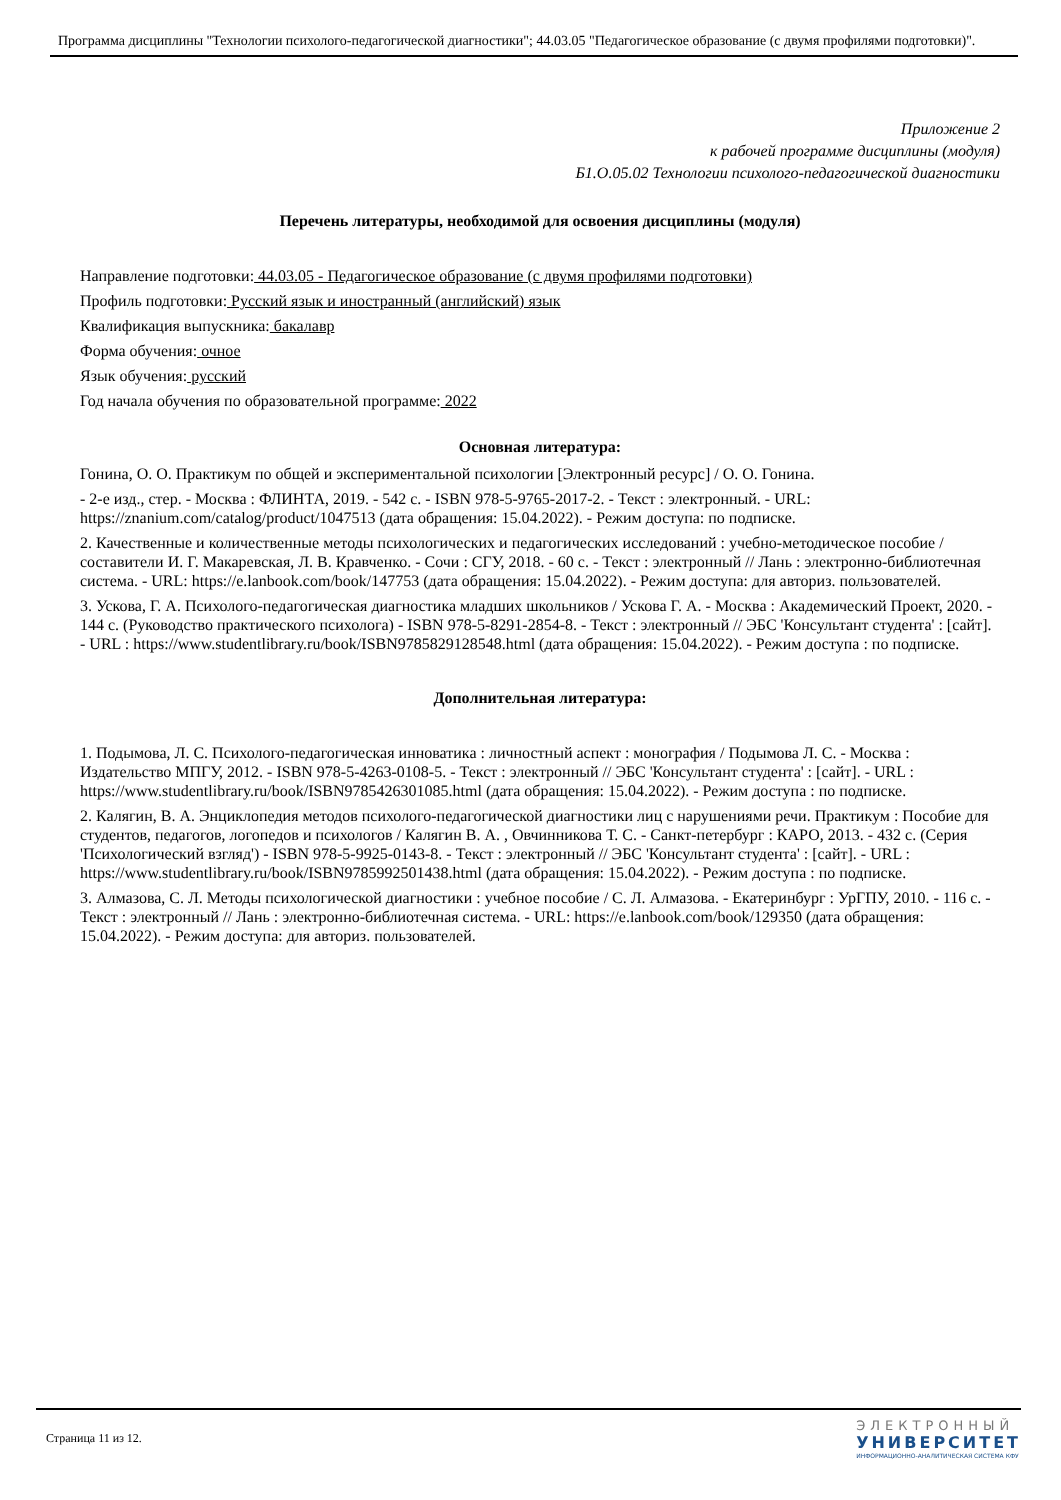Программа дисциплины "Технологии психолого-педагогической диагностики"; 44.03.05 "Педагогическое образование (с двумя профилями подготовки)".
Приложение 2
к рабочей программе дисциплины (модуля)
Б1.О.05.02 Технологии психолого-педагогической диагностики
Перечень литературы, необходимой для освоения дисциплины (модуля)
Направление подготовки: 44.03.05 - Педагогическое образование (с двумя профилями подготовки)
Профиль подготовки: Русский язык и иностранный (английский) язык
Квалификация выпускника: бакалавр
Форма обучения: очное
Язык обучения: русский
Год начала обучения по образовательной программе: 2022
Основная литература:
Гонина, О. О. Практикум по общей и экспериментальной психологии [Электронный ресурс] / О. О. Гонина.
- 2-е изд., стер. - Москва : ФЛИНТА, 2019. - 542 с. - ISBN 978-5-9765-2017-2. - Текст : электронный. - URL: https://znanium.com/catalog/product/1047513 (дата обращения: 15.04.2022). - Режим доступа: по подписке.
2. Качественные и количественные методы психологических и педагогических исследований : учебно-методическое пособие / составители И. Г. Макаревская, Л. В. Кравченко. - Сочи : СГУ, 2018. - 60 с. - Текст : электронный // Лань : электронно-библиотечная система. - URL: https://e.lanbook.com/book/147753 (дата обращения: 15.04.2022). - Режим доступа: для авториз. пользователей.
3. Ускова, Г. А. Психолого-педагогическая диагностика младших школьников / Ускова Г. А. - Москва : Академический Проект, 2020. - 144 с. (Руководство практического психолога) - ISBN 978-5-8291-2854-8. - Текст : электронный // ЭБС 'Консультант студента' : [сайт]. - URL : https://www.studentlibrary.ru/book/ISBN9785829128548.html (дата обращения: 15.04.2022). - Режим доступа : по подписке.
Дополнительная литература:
1. Подымова, Л. С. Психолого-педагогическая инноватика : личностный аспект : монография / Подымова Л. С. - Москва : Издательство МПГУ, 2012. - ISBN 978-5-4263-0108-5. - Текст : электронный // ЭБС 'Консультант студента' : [сайт]. - URL : https://www.studentlibrary.ru/book/ISBN9785426301085.html (дата обращения: 15.04.2022). - Режим доступа : по подписке.
2. Калягин, В. А. Энциклопедия методов психолого-педагогической диагностики лиц с нарушениями речи. Практикум : Пособие для студентов, педагогов, логопедов и психологов / Калягин В. А. , Овчинникова Т. С. - Санкт-петербург : КАРО, 2013. - 432 с. (Серия 'Психологический взгляд') - ISBN 978-5-9925-0143-8. - Текст : электронный // ЭБС 'Консультант студента' : [сайт]. - URL : https://www.studentlibrary.ru/book/ISBN9785992501438.html (дата обращения: 15.04.2022). - Режим доступа : по подписке.
3. Алмазова, С. Л. Методы психологической диагностики : учебное пособие / С. Л. Алмазова. - Екатеринбург : УрГПУ, 2010. - 116 с. - Текст : электронный // Лань : электронно-библиотечная система. - URL: https://e.lanbook.com/book/129350 (дата обращения: 15.04.2022). - Режим доступа: для авториз. пользователей.
Страница 11 из 12.
ЭЛЕКТРОННЫЙ
УНИВЕРСИТЕТ
ИНФОРМАЦИОННО-АНАЛИТИЧЕСКАЯ СИСТЕМА КФУ